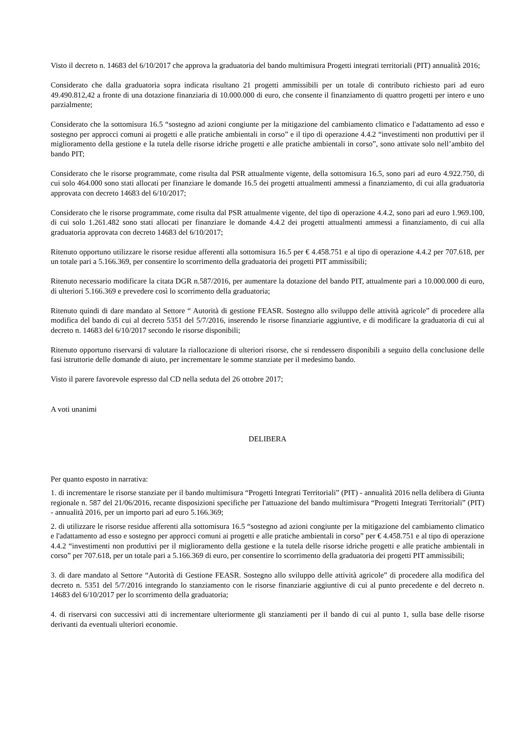Visto il decreto n. 14683 del 6/10/2017 che approva la graduatoria del bando multimisura Progetti integrati territoriali (PIT) annualità 2016;
Considerato che dalla graduatoria sopra indicata risultano 21 progetti ammissibili per un totale di contributo richiesto pari ad euro 49.490.812,42 a fronte di una dotazione finanziaria di 10.000.000 di euro, che consente il finanziamento di quattro progetti per intero e uno parzialmente;
Considerato che la sottomisura 16.5 “sostegno ad azioni congiunte per la mitigazione del cambiamento climatico e l'adattamento ad esso e sostegno per approcci comuni ai progetti e alle pratiche ambientali in corso” e il tipo di operazione 4.4.2 “investimenti non produttivi per il miglioramento della gestione e la tutela delle risorse idriche progetti e alle pratiche ambientali in corso”, sono attivate solo nell’ambito del bando PIT;
Considerato che le risorse programmate, come risulta dal PSR attualmente vigente, della sottomisura 16.5, sono pari ad euro 4.922.750, di cui solo 464.000 sono stati allocati per finanziare le domande 16.5 dei progetti attualmenti ammessi a finanziamento, di cui alla graduatoria approvata con decreto 14683 del 6/10/2017;
Considerato che le risorse programmate, come risulta dal PSR attualmente vigente, del tipo di operazione 4.4.2, sono pari ad euro 1.969.100, di cui solo 1.261.482 sono stati allocati per finanziare le domande 4.4.2 dei progetti attualmenti ammessi a finanziamento, di cui alla graduatoria approvata con decreto 14683 del 6/10/2017;
Ritenuto opportuno utilizzare le risorse residue afferenti alla sottomisura 16.5 per € 4.458.751 e al tipo di operazione 4.4.2 per 707.618, per un totale pari a 5.166.369, per consentire lo scorrimento della graduatoria dei progetti PIT ammissibili;
Ritenuto necessario modificare la citata DGR n.587/2016, per aumentare la dotazione del bando PIT, attualmente pari a 10.000.000 di euro, di ulteriori 5.166.369 e prevedere così lo scorrimento della graduatoria;
Ritenuto quindi di dare mandato al Settore “ Autorità di gestione FEASR. Sostegno allo sviluppo delle attività agricole” di procedere alla modifica del bando di cui al decreto 5351 del 5/7/2016, inserendo le risorse finanziarie aggiuntive, e di modificare la graduatoria di cui al decreto n. 14683 del 6/10/2017 secondo le risorse disponibili;
Ritenuto opportuno riservarsi di valutare la riallocazione di ulteriori risorse, che si rendessero disponibili a seguito della conclusione delle fasi istruttorie delle domande di aiuto, per incrementare le somme stanziate per il medesimo bando.
Visto il parere favorevole espresso dal CD nella seduta del 26 ottobre 2017;
A voti unanimi
DELIBERA
Per quanto esposto in narrativa:
1. di incrementare le risorse stanziate per il bando multimisura “Progetti Integrati Territoriali” (PIT) - annualità 2016 nella delibera di Giunta regionale n. 587 del 21/06/2016, recante disposizioni specifiche per l'attuazione del bando multimisura “Progetti Integrati Territoriali” (PIT) - annualità 2016, per un importo pari ad euro 5.166.369;
2. di utilizzare le risorse residue afferenti alla sottomisura 16.5 “sostegno ad azioni congiunte per la mitigazione del cambiamento climatico e l'adattamento ad esso e sostegno per approcci comuni ai progetti e alle pratiche ambientali in corso” per € 4.458.751 e al tipo di operazione 4.4.2 “investimenti non produttivi per il miglioramento della gestione e la tutela delle risorse idriche progetti e alle pratiche ambientali in corso” per 707.618, per un totale pari a 5.166.369 di euro, per consentire lo scorrimento della graduatoria dei progetti PIT ammissibili;
3. di dare mandato al Settore “Autorità di Gestione FEASR. Sostegno allo sviluppo delle attività agricole” di procedere alla modifica del decreto n. 5351 del 5/7/2016 integrando lo stanziamento con le risorse finanziarie aggiuntive di cui al punto precedente e del decreto n. 14683 del 6/10/2017 per lo scorrimento della graduatoria;
4. di riservarsi con successivi atti di incrementare ulteriormente gli stanziamenti per il bando di cui al punto 1, sulla base delle risorse derivanti da eventuali ulteriori economie.